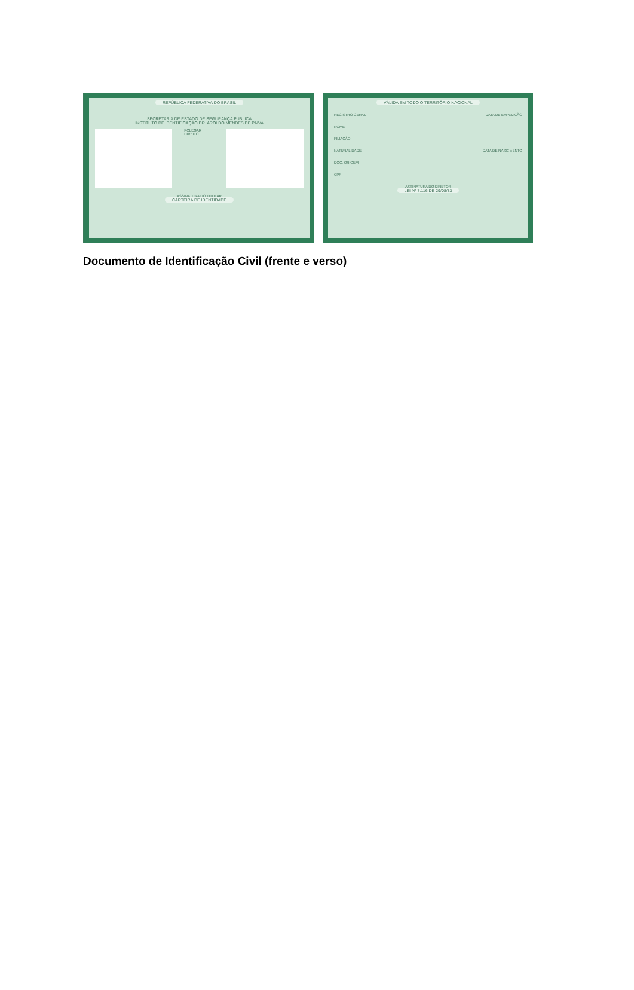REPÚBLICA FEDERATIVA DO BRASIL
SECRETARIA DE ESTADO DE SEGURANÇA PUBLICA
INSTITUTO DE IDENTIFICAÇÃO DR. AROLDO MENDES DE PAIVA
POLEGAR DIREITO
ASSINATURA DO TITULAR
CARTEIRA DE IDENTIDADE
VÁLIDA EM TODO O TERRITÓRIO NACIONAL
REGISTRO GERAL DATA DE EXPEDIÇÃO
NOME
FILIAÇÃO
NATURALIDADE DATA DE NASCIMENTO
DOC. ORIGEM
CPF
ASSINATURA DO DIRETOR
LEI Nº 7.116 DE 29/08/83
Documento de Identificação Civil (frente e verso)